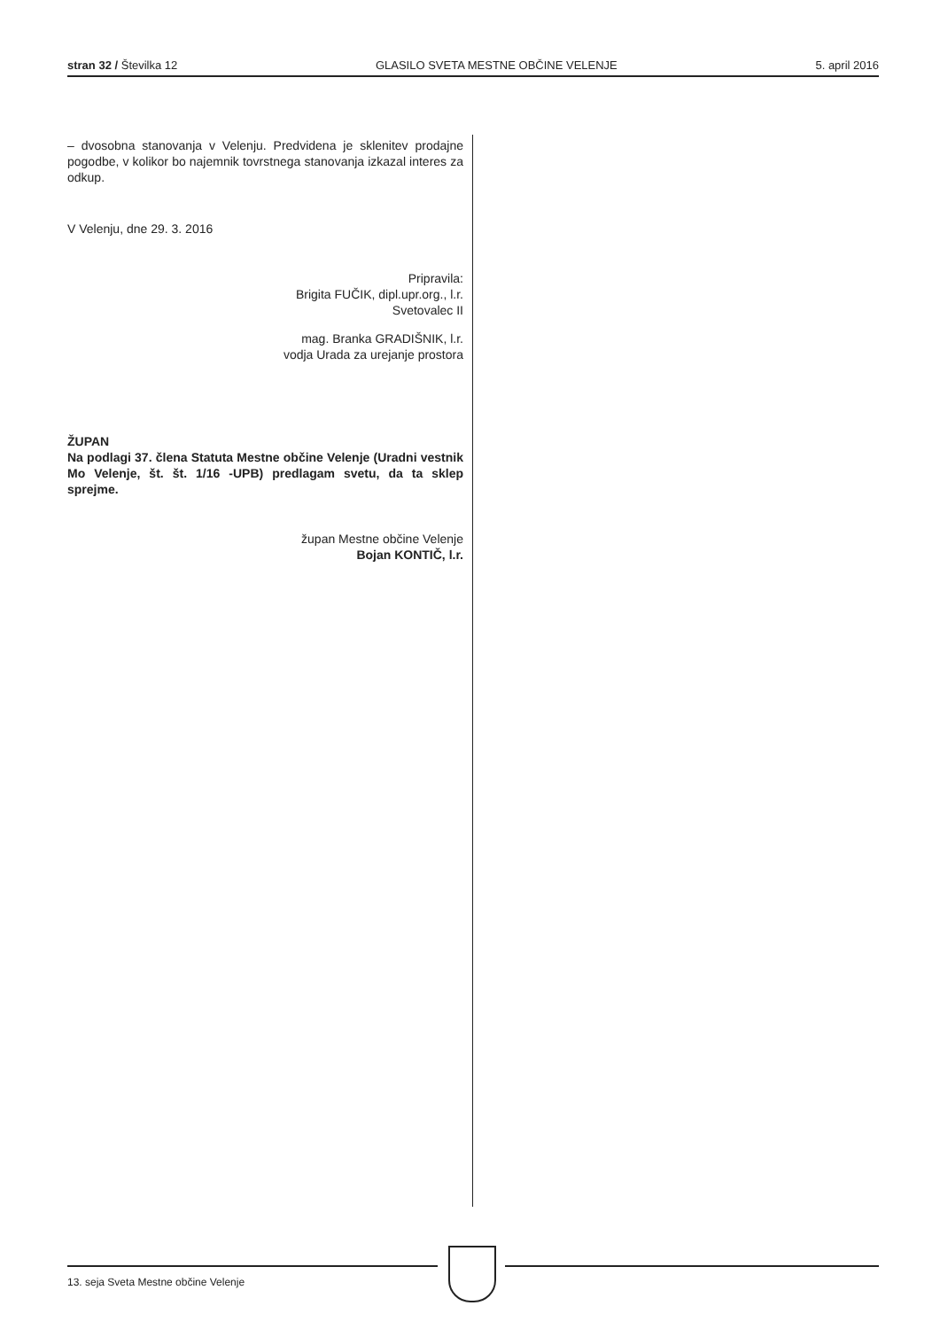stran 32 / Številka 12 GLASILO SVETA MESTNE OBČINE VELENJE 5. april 2016
– dvosobna stanovanja v Velenju. Predvidena je sklenitev prodajne pogodbe, v kolikor bo najemnik tovrstnega stanovanja izkazal interes za odkup.
V Velenju, dne 29. 3. 2016
Pripravila:
Brigita FUČIK, dipl.upr.org., l.r.
Svetovalec II
mag. Branka GRADIŠNIK, l.r.
vodja Urada za urejanje prostora
ŽUPAN
Na podlagi 37. člena Statuta Mestne občine Velenje (Uradni vestnik Mo Velenje, št. št. 1/16 -UPB) predlagam svetu, da ta sklep sprejme.
župan Mestne občine Velenje
Bojan KONTIČ, l.r.
13. seja Sveta Mestne občine Velenje